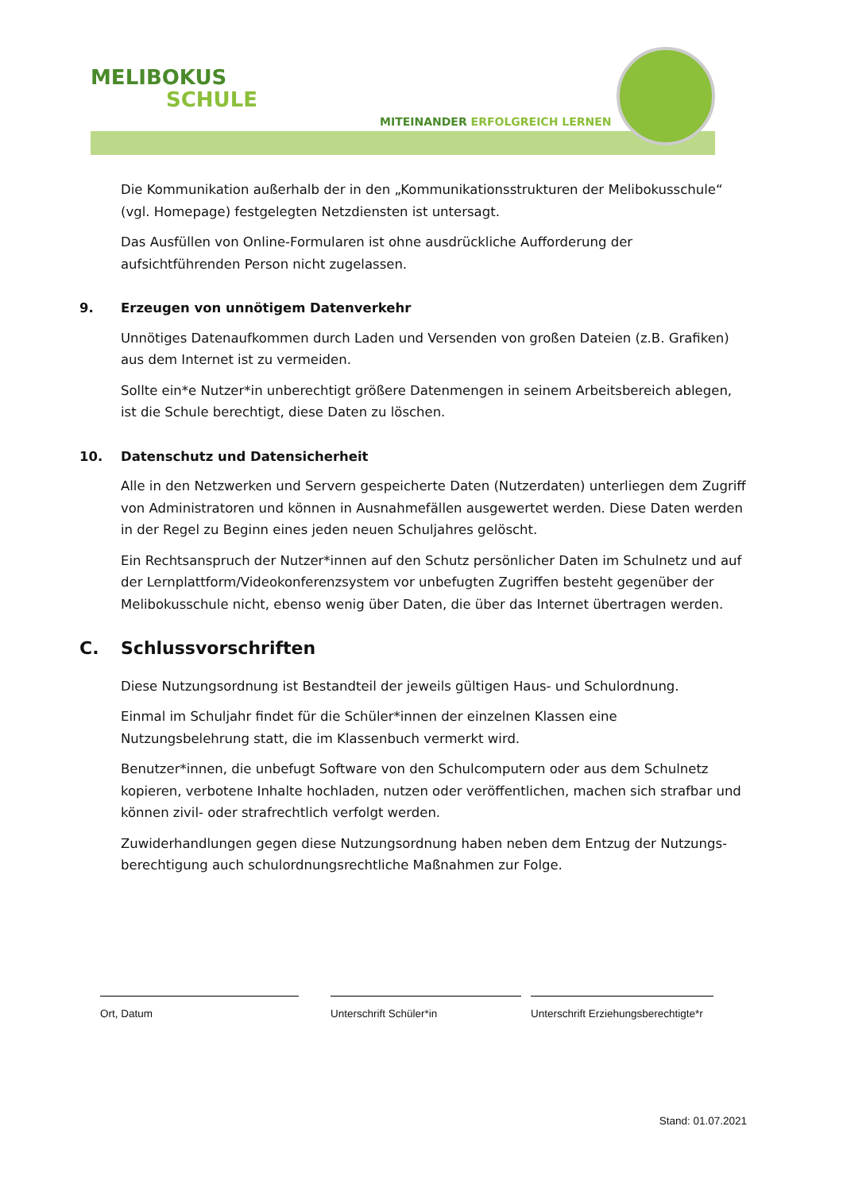MELIBOKUS
SCHULE
MITEINANDER ERFOLGREICH LERNEN
Die Kommunikation außerhalb der in den „Kommunikationsstrukturen der Melibokusschule“ (vgl. Homepage) festgelegten Netzdiensten ist untersagt.
Das Ausfüllen von Online-Formularen ist ohne ausdrückliche Aufforderung der aufsichtführenden Person nicht zugelassen.
9. Erzeugen von unnötigem Datenverkehr
Unnötiges Datenaufkommen durch Laden und Versenden von großen Dateien (z.B. Grafiken) aus dem Internet ist zu vermeiden.
Sollte ein*e Nutzer*in unberechtigt größere Datenmengen in seinem Arbeitsbereich ablegen, ist die Schule berechtigt, diese Daten zu löschen.
10. Datenschutz und Datensicherheit
Alle in den Netzwerken und Servern gespeicherte Daten (Nutzerdaten) unterliegen dem Zugriff von Administratoren und können in Ausnahmefällen ausgewertet werden. Diese Daten werden in der Regel zu Beginn eines jeden neuen Schuljahres gelöscht.
Ein Rechtsanspruch der Nutzer*innen auf den Schutz persönlicher Daten im Schulnetz und auf der Lernplattform/Videokonferenzsystem vor unbefugten Zugriffen besteht gegenüber der Melibokusschule nicht, ebenso wenig über Daten, die über das Internet übertragen werden.
C. Schlussvorschriften
Diese Nutzungsordnung ist Bestandteil der jeweils gültigen Haus- und Schulordnung.
Einmal im Schuljahr findet für die Schüler*innen der einzelnen Klassen eine Nutzungsbelehrung statt, die im Klassenbuch vermerkt wird.
Benutzer*innen, die unbefugt Software von den Schulcomputern oder aus dem Schulnetz kopieren, verbotene Inhalte hochladen, nutzen oder veröffentlichen, machen sich strafbar und können zivil- oder strafrechtlich verfolgt werden.
Zuwiderhandlungen gegen diese Nutzungsordnung haben neben dem Entzug der Nutzungs-berechtigung auch schulordnungsrechtliche Maßnahmen zur Folge.
Ort, Datum Unterschrift Schüler*in Unterschrift Erziehungsberechtigte*r
Stand: 01.07.2021